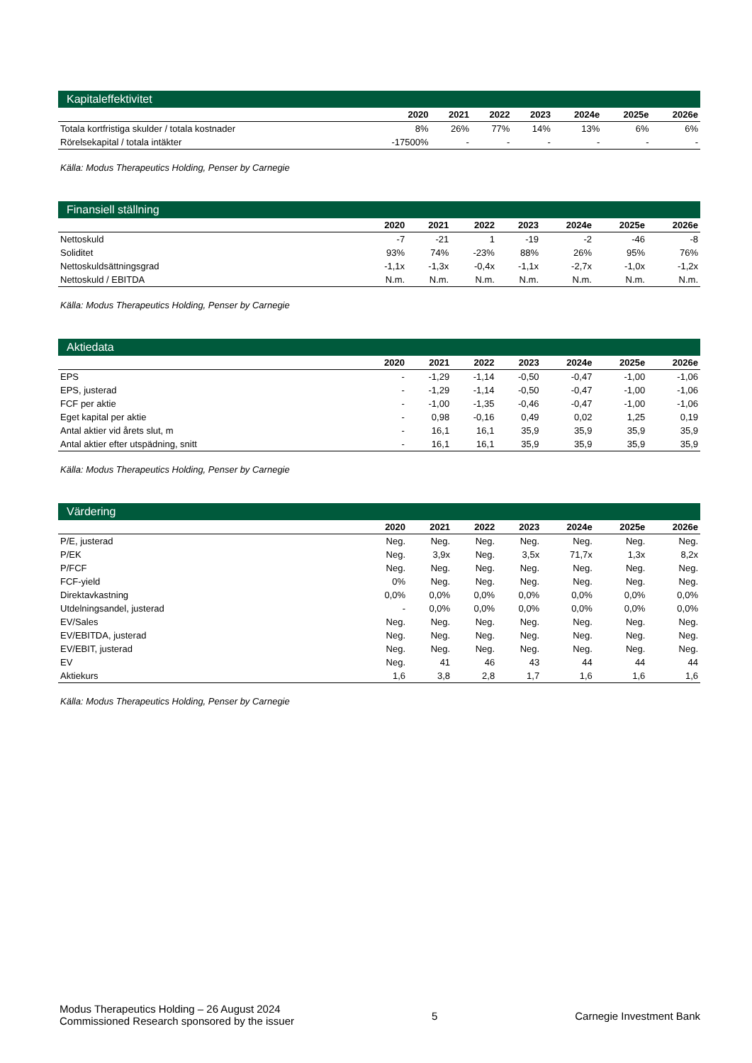Kapitaleffektivitet
| | 2020 | 2021 | 2022 | 2023 | 2024e | 2025e | 2026e |
| --- | --- | --- | --- | --- | --- | --- | --- |
| Totala kortfristiga skulder / totala kostnader | 8% | 26% | 77% | 14% | 13% | 6% | 6% |
| Rörelsekapital / totala intäkter | -17500% | - | - | - | - | - | - |
Källa: Modus Therapeutics Holding, Penser by Carnegie
Finansiell ställning
| | 2020 | 2021 | 2022 | 2023 | 2024e | 2025e | 2026e |
| --- | --- | --- | --- | --- | --- | --- | --- |
| Nettoskuld | -7 | -21 | 1 | -19 | -2 | -46 | -8 |
| Soliditet | 93% | 74% | -23% | 88% | 26% | 95% | 76% |
| Nettoskuldsättningsgrad | -1,1x | -1,3x | -0,4x | -1,1x | -2,7x | -1,0x | -1,2x |
| Nettoskuld / EBITDA | N.m. | N.m. | N.m. | N.m. | N.m. | N.m. | N.m. |
Källa: Modus Therapeutics Holding, Penser by Carnegie
Aktiedata
| | 2020 | 2021 | 2022 | 2023 | 2024e | 2025e | 2026e |
| --- | --- | --- | --- | --- | --- | --- | --- |
| EPS | - | -1,29 | -1,14 | -0,50 | -0,47 | -1,00 | -1,06 |
| EPS, justerad | - | -1,29 | -1,14 | -0,50 | -0,47 | -1,00 | -1,06 |
| FCF per aktie | - | -1,00 | -1,35 | -0,46 | -0,47 | -1,00 | -1,06 |
| Eget kapital per aktie | - | 0,98 | -0,16 | 0,49 | 0,02 | 1,25 | 0,19 |
| Antal aktier vid årets slut, m | - | 16,1 | 16,1 | 35,9 | 35,9 | 35,9 | 35,9 |
| Antal aktier efter utspädning, snitt | - | 16,1 | 16,1 | 35,9 | 35,9 | 35,9 | 35,9 |
Källa: Modus Therapeutics Holding, Penser by Carnegie
Värdering
| | 2020 | 2021 | 2022 | 2023 | 2024e | 2025e | 2026e |
| --- | --- | --- | --- | --- | --- | --- | --- |
| P/E, justerad | Neg. | Neg. | Neg. | Neg. | Neg. | Neg. | Neg. |
| P/EK | Neg. | 3,9x | Neg. | 3,5x | 71,7x | 1,3x | 8,2x |
| P/FCF | Neg. | Neg. | Neg. | Neg. | Neg. | Neg. | Neg. |
| FCF-yield | 0% | Neg. | Neg. | Neg. | Neg. | Neg. | Neg. |
| Direktavkastning | 0,0% | 0,0% | 0,0% | 0,0% | 0,0% | 0,0% | 0,0% |
| Utdelningsandel, justerad | - | 0,0% | 0,0% | 0,0% | 0,0% | 0,0% | 0,0% |
| EV/Sales | Neg. | Neg. | Neg. | Neg. | Neg. | Neg. | Neg. |
| EV/EBITDA, justerad | Neg. | Neg. | Neg. | Neg. | Neg. | Neg. | Neg. |
| EV/EBIT, justerad | Neg. | Neg. | Neg. | Neg. | Neg. | Neg. | Neg. |
| EV | Neg. | 41 | 46 | 43 | 44 | 44 | 44 |
| Aktiekurs | 1,6 | 3,8 | 2,8 | 1,7 | 1,6 | 1,6 | 1,6 |
Källa: Modus Therapeutics Holding, Penser by Carnegie
Modus Therapeutics Holding – 26 August 2024
Commissioned Research sponsored by the issuer
5 Carnegie Investment Bank